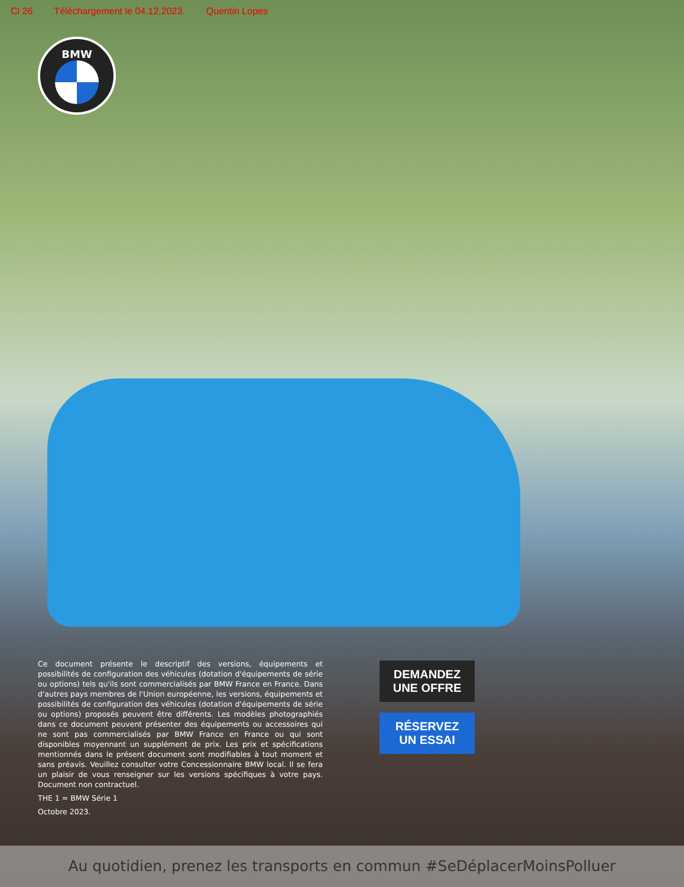Cl 26 Téléchargement le 04.12.2023. Quentin Lopes
BMW
Ce document présente le descriptif des versions, équipements et possibilités de configuration des véhicules (dotation d'équipements de série ou options) tels qu'ils sont commercialisés par BMW France en France. Dans d'autres pays membres de l'Union européenne, les versions, équipements et possibilités de configuration des véhicules (dotation d'équipements de série ou options) proposés peuvent être différents. Les modèles photographiés dans ce document peuvent présenter des équipements ou accessoires qui ne sont pas commercialisés par BMW France en France ou qui sont disponibles moyennant un supplément de prix. Les prix et spécifications mentionnés dans le présent document sont modifiables à tout moment et sans préavis. Veuillez consulter votre Concessionnaire BMW local. Il se fera un plaisir de vous renseigner sur les versions spécifiques à votre pays. Document non contractuel.
THE 1 = BMW Série 1
Octobre 2023.
DEMANDEZ
UNE OFFRE
RÉSERVEZ
UN ESSAI
Au quotidien, prenez les transports en commun #SeDéplacerMoinsPolluer